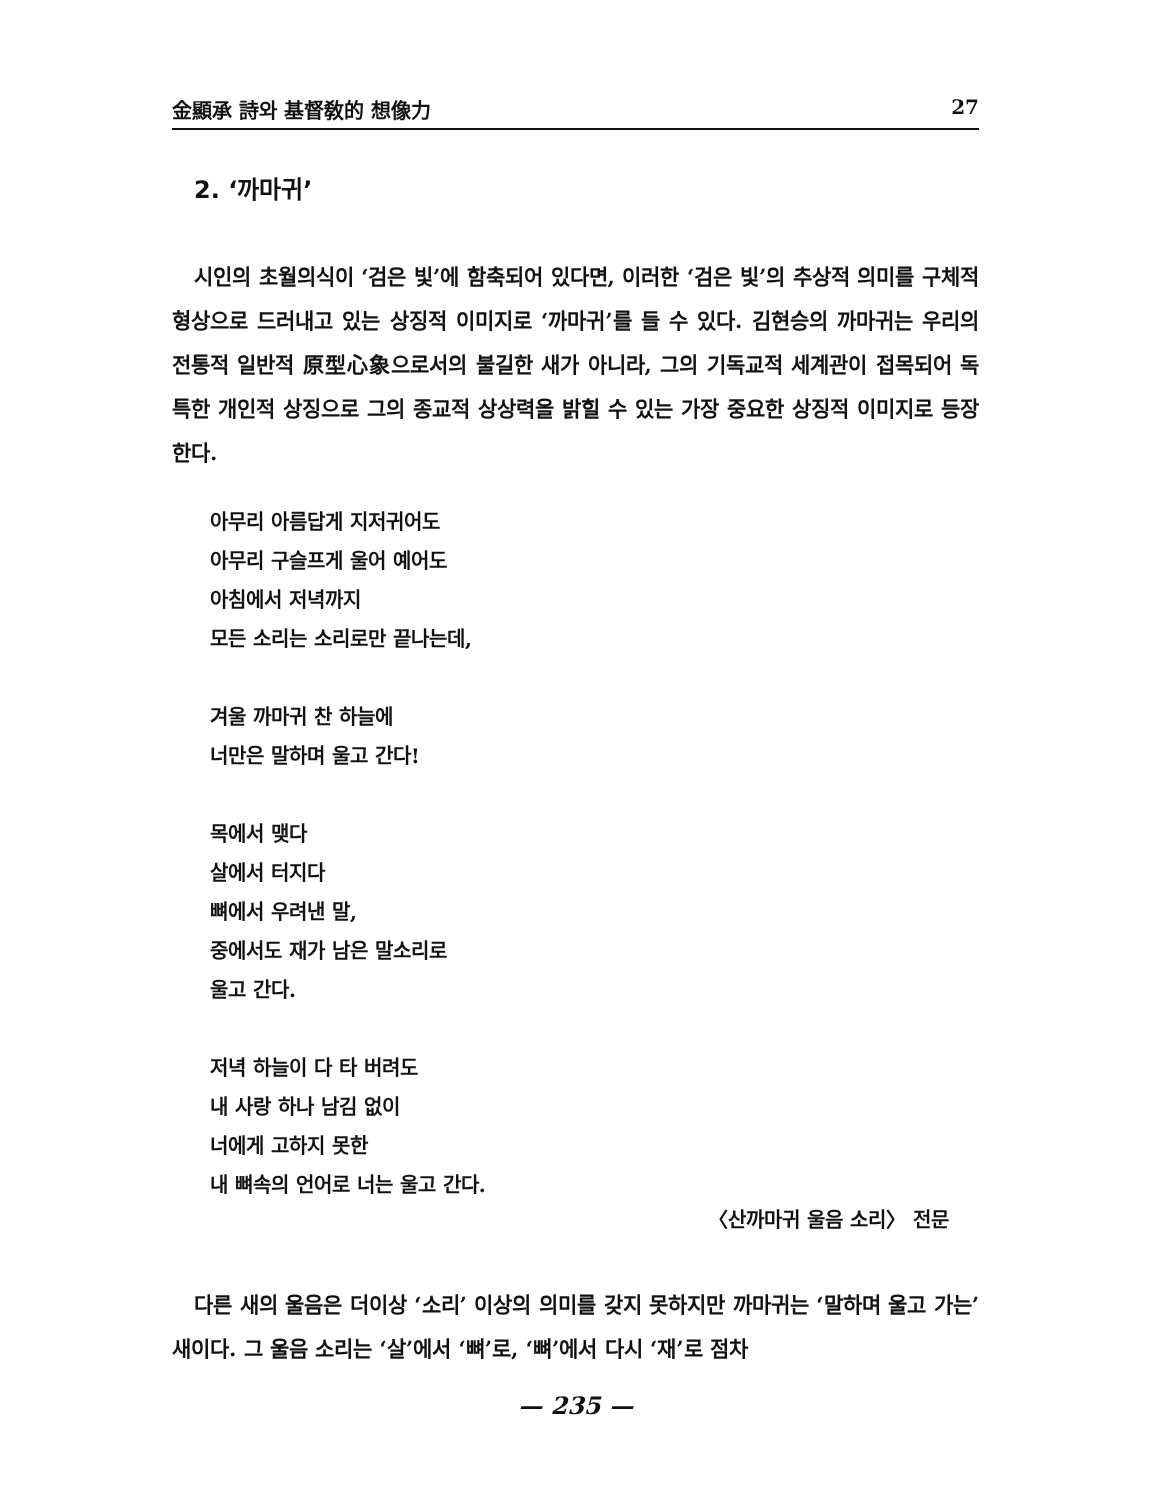金顯承 詩와 基督敎的 想像力 27
2. ‘까마귀’
시인의 초월의식이 ‘검은 빛’에 함축되어 있다면, 이러한 ‘검은 빛’의 추상적 의미를 구체적 형상으로 드러내고 있는 상징적 이미지로 ‘까마귀’를 들 수 있다. 김현승의 까마귀는 우리의 전통적 일반적 原型心象으로서의 불길한 새가 아니라, 그의 기독교적 세계관이 접목되어 독특한 개인적 상징으로 그의 종교적 상상력을 밝힐 수 있는 가장 중요한 상징적 이미지로 등장한다.
아무리 아름답게 지저귀어도
아무리 구슬프게 울어 예어도
아침에서 저녁까지
모든 소리는 소리로만 끝나는데,
겨울 까마귀 찬 하늘에
너만은 말하며 울고 간다!
목에서 맺다
살에서 터지다
뼈에서 우려낸 말,
중에서도 재가 남은 말소리로
울고 간다.
저녁 하늘이 다 타 버려도
내 사랑 하나 남김 없이
너에게 고하지 못한
내 뼈속의 언어로 너는 울고 간다.
〈산까마귀 울음 소리〉 전문
다른 새의 울음은 더이상 ‘소리’ 이상의 의미를 갖지 못하지만 까마귀는 ‘말하며 울고 가는’ 새이다. 그 울음 소리는 ‘살’에서 ‘뼈’로, ‘뼈’에서 다시 ‘재’로 점차
— 235 —